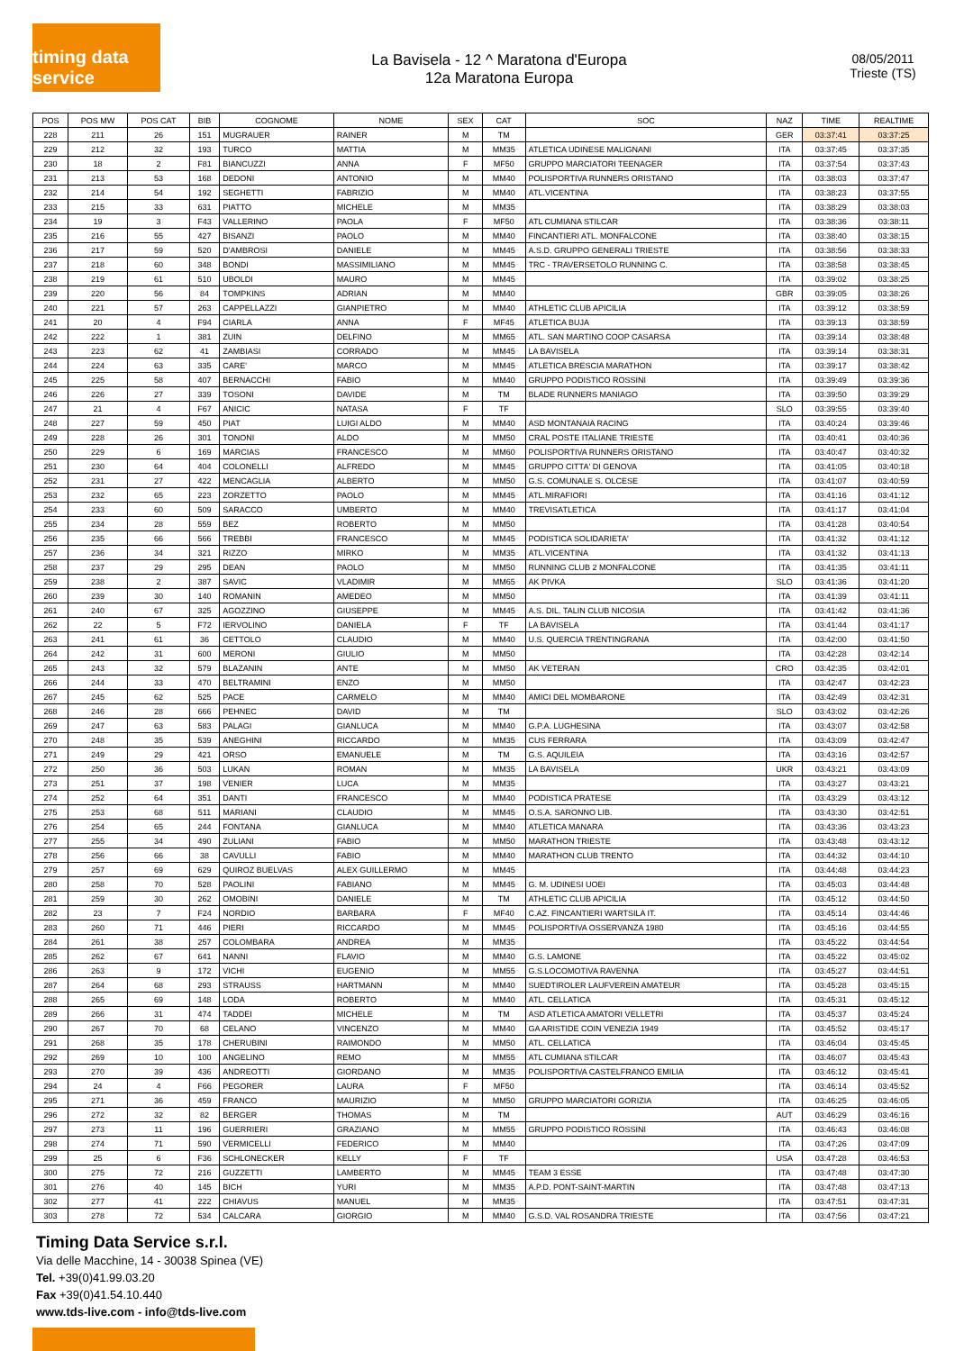timing data service
La Bavisela - 12 ^ Maratona d'Europa
12a Maratona Europa
08/05/2011
Trieste (TS)
| POS | POS MW | POS CAT | BIB | COGNOME | NOME | SEX | CAT | SOC | NAZ | TIME | REALTIME |
| --- | --- | --- | --- | --- | --- | --- | --- | --- | --- | --- | --- |
| 228 | 211 | 26 | 151 | MUGRAUER | RAINER | M | TM | | GER | 03:37:41 | 03:37:25 |
| 229 | 212 | 32 | 193 | TURCO | MATTIA | M | MM35 | ATLETICA UDINESE MALIGNANI | ITA | 03:37:45 | 03:37:35 |
| 230 | 18 | 2 | F81 | BIANCUZZI | ANNA | F | MF50 | GRUPPO MARCIATORI TEENAGER | ITA | 03:37:54 | 03:37:43 |
| 231 | 213 | 53 | 168 | DEDONI | ANTONIO | M | MM40 | POLISPORTIVA RUNNERS ORISTANO | ITA | 03:38:03 | 03:37:47 |
| 232 | 214 | 54 | 192 | SEGHETTI | FABRIZIO | M | MM40 | ATL.VICENTINA | ITA | 03:38:23 | 03:37:55 |
| 233 | 215 | 33 | 631 | PIATTO | MICHELE | M | MM35 | | ITA | 03:38:29 | 03:38:03 |
| 234 | 19 | 3 | F43 | VALLERINO | PAOLA | F | MF50 | ATL CUMIANA STILCAR | ITA | 03:38:36 | 03:38:11 |
| 235 | 216 | 55 | 427 | BISANZI | PAOLO | M | MM40 | FINCANTIERI ATL. MONFALCONE | ITA | 03:38:40 | 03:38:15 |
| 236 | 217 | 59 | 520 | D'AMBROSI | DANIELE | M | MM45 | A.S.D. GRUPPO GENERALI TRIESTE | ITA | 03:38:56 | 03:38:33 |
| 237 | 218 | 60 | 348 | BONDI | MASSIMILIANO | M | MM45 | TRC - TRAVERSETOLO RUNNING C. | ITA | 03:38:58 | 03:38:45 |
| 238 | 219 | 61 | 510 | UBOLDI | MAURO | M | MM45 | | ITA | 03:39:02 | 03:38:25 |
| 239 | 220 | 56 | 84 | TOMPKINS | ADRIAN | M | MM40 | | GBR | 03:39:05 | 03:38:26 |
| 240 | 221 | 57 | 263 | CAPPELLAZZI | GIANPIETRO | M | MM40 | ATHLETIC CLUB APICILIA | ITA | 03:39:12 | 03:38:59 |
| 241 | 20 | 4 | F94 | CIARLA | ANNA | F | MF45 | ATLETICA BUJA | ITA | 03:39:13 | 03:38:59 |
| 242 | 222 | 1 | 381 | ZUIN | DELFINO | M | MM65 | ATL. SAN MARTINO COOP CASARSA | ITA | 03:39:14 | 03:38:48 |
| 243 | 223 | 62 | 41 | ZAMBIASI | CORRADO | M | MM45 | LA BAVISELA | ITA | 03:39:14 | 03:38:31 |
| 244 | 224 | 63 | 335 | CARE' | MARCO | M | MM45 | ATLETICA BRESCIA MARATHON | ITA | 03:39:17 | 03:38:42 |
| 245 | 225 | 58 | 407 | BERNACCHI | FABIO | M | MM40 | GRUPPO PODISTICO ROSSINI | ITA | 03:39:49 | 03:39:36 |
| 246 | 226 | 27 | 339 | TOSONI | DAVIDE | M | TM | BLADE RUNNERS MANIAGO | ITA | 03:39:50 | 03:39:29 |
| 247 | 21 | 4 | F67 | ANICIC | NATASA | F | TF | | SLO | 03:39:55 | 03:39:40 |
| 248 | 227 | 59 | 450 | PIAT | LUIGI ALDO | M | MM40 | ASD MONTANAIA RACING | ITA | 03:40:24 | 03:39:46 |
| 249 | 228 | 26 | 301 | TONONI | ALDO | M | MM50 | CRAL POSTE ITALIANE TRIESTE | ITA | 03:40:41 | 03:40:36 |
| 250 | 229 | 6 | 169 | MARCIAS | FRANCESCO | M | MM60 | POLISPORTIVA RUNNERS ORISTANO | ITA | 03:40:47 | 03:40:32 |
| 251 | 230 | 64 | 404 | COLONELLI | ALFREDO | M | MM45 | GRUPPO CITTA' DI GENOVA | ITA | 03:41:05 | 03:40:18 |
| 252 | 231 | 27 | 422 | MENCAGLIA | ALBERTO | M | MM50 | G.S. COMUNALE S. OLCESE | ITA | 03:41:07 | 03:40:59 |
| 253 | 232 | 65 | 223 | ZORZETTO | PAOLO | M | MM45 | ATL.MIRAFIORI | ITA | 03:41:16 | 03:41:12 |
| 254 | 233 | 60 | 509 | SARACCO | UMBERTO | M | MM40 | TREVISATLETICA | ITA | 03:41:17 | 03:41:04 |
| 255 | 234 | 28 | 559 | BEZ | ROBERTO | M | MM50 | | ITA | 03:41:28 | 03:40:54 |
| 256 | 235 | 66 | 566 | TREBBI | FRANCESCO | M | MM45 | PODISTICA SOLIDARIETA' | ITA | 03:41:32 | 03:41:12 |
| 257 | 236 | 34 | 321 | RIZZO | MIRKO | M | MM35 | ATL.VICENTINA | ITA | 03:41:32 | 03:41:13 |
| 258 | 237 | 29 | 295 | DEAN | PAOLO | M | MM50 | RUNNING CLUB 2 MONFALCONE | ITA | 03:41:35 | 03:41:11 |
| 259 | 238 | 2 | 387 | SAVIC | VLADIMIR | M | MM65 | AK PIVKA | SLO | 03:41:36 | 03:41:20 |
| 260 | 239 | 30 | 140 | ROMANIN | AMEDEO | M | MM50 | | ITA | 03:41:39 | 03:41:11 |
| 261 | 240 | 67 | 325 | AGOZZINO | GIUSEPPE | M | MM45 | A.S. DIL. TALIN CLUB NICOSIA | ITA | 03:41:42 | 03:41:36 |
| 262 | 22 | 5 | F72 | IERVOLINO | DANIELA | F | TF | LA BAVISELA | ITA | 03:41:44 | 03:41:17 |
| 263 | 241 | 61 | 36 | CETTOLO | CLAUDIO | M | MM40 | U.S. QUERCIA TRENTINGRANA | ITA | 03:42:00 | 03:41:50 |
| 264 | 242 | 31 | 600 | MERONI | GIULIO | M | MM50 | | ITA | 03:42:28 | 03:42:14 |
| 265 | 243 | 32 | 579 | BLAZANIN | ANTE | M | MM50 | AK VETERAN | CRO | 03:42:35 | 03:42:01 |
| 266 | 244 | 33 | 470 | BELTRAMINI | ENZO | M | MM50 | | ITA | 03:42:47 | 03:42:23 |
| 267 | 245 | 62 | 525 | PACE | CARMELO | M | MM40 | AMICI DEL MOMBARONE | ITA | 03:42:49 | 03:42:31 |
| 268 | 246 | 28 | 666 | PEHNEC | DAVID | M | TM | | SLO | 03:43:02 | 03:42:26 |
| 269 | 247 | 63 | 583 | PALAGI | GIANLUCA | M | MM40 | G.P.A. LUGHESINA | ITA | 03:43:07 | 03:42:58 |
| 270 | 248 | 35 | 539 | ANEGHINI | RICCARDO | M | MM35 | CUS FERRARA | ITA | 03:43:09 | 03:42:47 |
| 271 | 249 | 29 | 421 | ORSO | EMANUELE | M | TM | G.S. AQUILEIA | ITA | 03:43:16 | 03:42:57 |
| 272 | 250 | 36 | 503 | LUKAN | ROMAN | M | MM35 | LA BAVISELA | UKR | 03:43:21 | 03:43:09 |
| 273 | 251 | 37 | 198 | VENIER | LUCA | M | MM35 | | ITA | 03:43:27 | 03:43:21 |
| 274 | 252 | 64 | 351 | DANTI | FRANCESCO | M | MM40 | PODISTICA PRATESE | ITA | 03:43:29 | 03:43:12 |
| 275 | 253 | 68 | 511 | MARIANI | CLAUDIO | M | MM45 | O.S.A. SARONNO LIB. | ITA | 03:43:30 | 03:42:51 |
| 276 | 254 | 65 | 244 | FONTANA | GIANLUCA | M | MM40 | ATLETICA MANARA | ITA | 03:43:36 | 03:43:23 |
| 277 | 255 | 34 | 490 | ZULIANI | FABIO | M | MM50 | MARATHON TRIESTE | ITA | 03:43:48 | 03:43:12 |
| 278 | 256 | 66 | 38 | CAVULLI | FABIO | M | MM40 | MARATHON CLUB TRENTO | ITA | 03:44:32 | 03:44:10 |
| 279 | 257 | 69 | 629 | QUIROZ BUELVAS | ALEX GUILLERMO | M | MM45 | | ITA | 03:44:48 | 03:44:23 |
| 280 | 258 | 70 | 528 | PAOLINI | FABIANO | M | MM45 | G. M. UDINESI UOEI | ITA | 03:45:03 | 03:44:48 |
| 281 | 259 | 30 | 262 | OMOBINI | DANIELE | M | TM | ATHLETIC CLUB APICILIA | ITA | 03:45:12 | 03:44:50 |
| 282 | 23 | 7 | F24 | NORDIO | BARBARA | F | MF40 | C.AZ. FINCANTIERI WARTSILA IT. | ITA | 03:45:14 | 03:44:46 |
| 283 | 260 | 71 | 446 | PIERI | RICCARDO | M | MM45 | POLISPORTIVA OSSERVANZA 1980 | ITA | 03:45:16 | 03:44:55 |
| 284 | 261 | 38 | 257 | COLOMBARA | ANDREA | M | MM35 | | ITA | 03:45:22 | 03:44:54 |
| 285 | 262 | 67 | 641 | NANNI | FLAVIO | M | MM40 | G.S. LAMONE | ITA | 03:45:22 | 03:45:02 |
| 286 | 263 | 9 | 172 | VICHI | EUGENIO | M | MM55 | G.S.LOCOMOTIVA RAVENNA | ITA | 03:45:27 | 03:44:51 |
| 287 | 264 | 68 | 293 | STRAUSS | HARTMANN | M | MM40 | SUEDTIROLER LAUFVEREIN AMATEUR | ITA | 03:45:28 | 03:45:15 |
| 288 | 265 | 69 | 148 | LODA | ROBERTO | M | MM40 | ATL. CELLATICA | ITA | 03:45:31 | 03:45:12 |
| 289 | 266 | 31 | 474 | TADDEI | MICHELE | M | TM | ASD ATLETICA AMATORI VELLETRI | ITA | 03:45:37 | 03:45:24 |
| 290 | 267 | 70 | 68 | CELANO | VINCENZO | M | MM40 | GA ARISTIDE COIN VENEZIA 1949 | ITA | 03:45:52 | 03:45:17 |
| 291 | 268 | 35 | 178 | CHERUBINI | RAIMONDO | M | MM50 | ATL. CELLATICA | ITA | 03:46:04 | 03:45:45 |
| 292 | 269 | 10 | 100 | ANGELINO | REMO | M | MM55 | ATL CUMIANA STILCAR | ITA | 03:46:07 | 03:45:43 |
| 293 | 270 | 39 | 436 | ANDREOTTI | GIORDANO | M | MM35 | POLISPORTIVA CASTELFRANCO EMILIA | ITA | 03:46:12 | 03:45:41 |
| 294 | 24 | 4 | F66 | PEGORER | LAURA | F | MF50 | | ITA | 03:46:14 | 03:45:52 |
| 295 | 271 | 36 | 459 | FRANCO | MAURIZIO | M | MM50 | GRUPPO MARCIATORI GORIZIA | ITA | 03:46:25 | 03:46:05 |
| 296 | 272 | 32 | 82 | BERGER | THOMAS | M | TM | | AUT | 03:46:29 | 03:46:16 |
| 297 | 273 | 11 | 196 | GUERRIERI | GRAZIANO | M | MM55 | GRUPPO PODISTICO ROSSINI | ITA | 03:46:43 | 03:46:08 |
| 298 | 274 | 71 | 590 | VERMICELLI | FEDERICO | M | MM40 | | ITA | 03:47:26 | 03:47:09 |
| 299 | 25 | 6 | F36 | SCHLONECKER | KELLY | F | TF | | USA | 03:47:28 | 03:46:53 |
| 300 | 275 | 72 | 216 | GUZZETTI | LAMBERTO | M | MM45 | TEAM 3 ESSE | ITA | 03:47:48 | 03:47:30 |
| 301 | 276 | 40 | 145 | BICH | YURI | M | MM35 | A.P.D. PONT-SAINT-MARTIN | ITA | 03:47:48 | 03:47:13 |
| 302 | 277 | 41 | 222 | CHIAVUS | MANUEL | M | MM35 | | ITA | 03:47:51 | 03:47:31 |
| 303 | 278 | 72 | 534 | CALCARA | GIORGIO | M | MM40 | G.S.D. VAL ROSANDRA TRIESTE | ITA | 03:47:56 | 03:47:21 |
Timing Data Service s.r.l.
Via delle Macchine, 14 - 30038 Spinea (VE)
Tel. +39(0)41.99.03.20
Fax +39(0)41.54.10.440
www.tds-live.com - info@tds-live.com